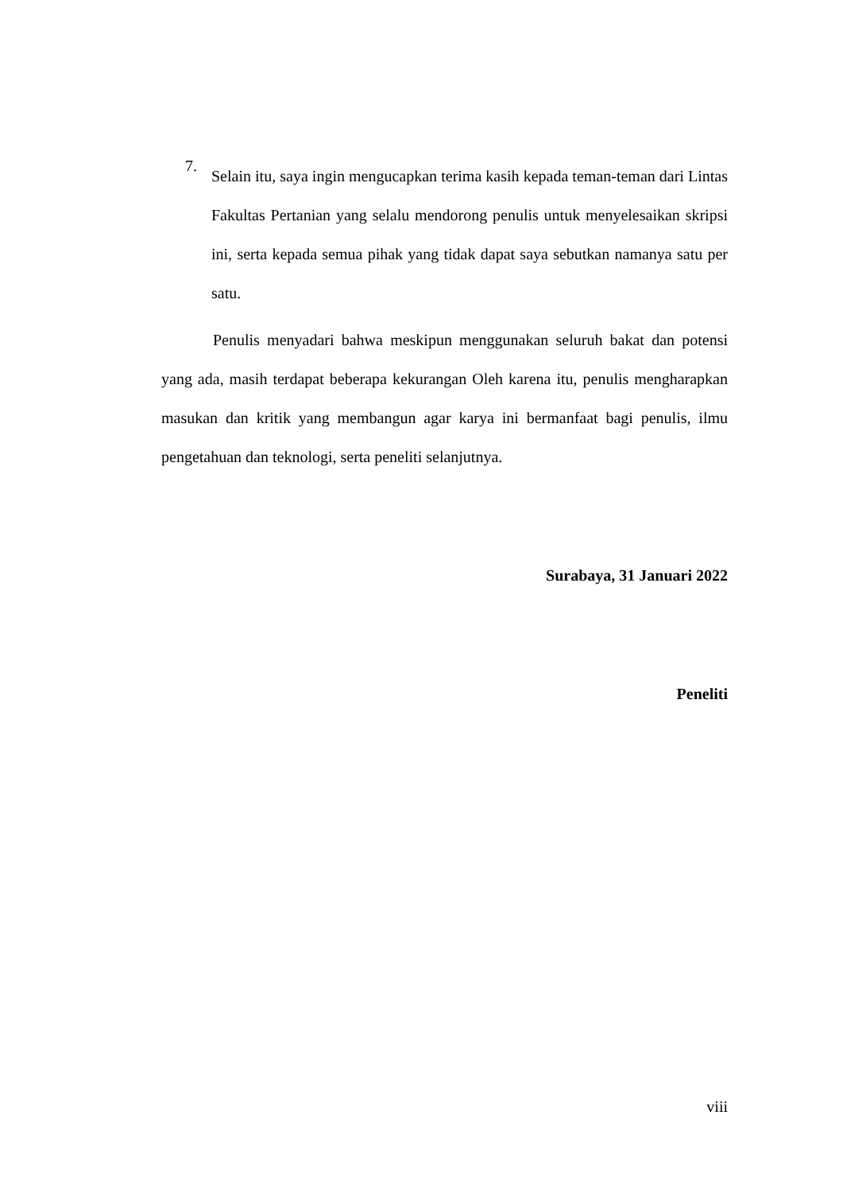7.
Selain itu, saya ingin mengucapkan terima kasih kepada teman-teman dari Lintas Fakultas Pertanian yang selalu mendorong penulis untuk menyelesaikan skripsi ini, serta kepada semua pihak yang tidak dapat saya sebutkan namanya satu per satu.
Penulis menyadari bahwa meskipun menggunakan seluruh bakat dan potensi yang ada, masih terdapat beberapa kekurangan Oleh karena itu, penulis mengharapkan masukan dan kritik yang membangun agar karya ini bermanfaat bagi penulis, ilmu pengetahuan dan teknologi, serta peneliti selanjutnya.
Surabaya, 31 Januari 2022
Peneliti
viii